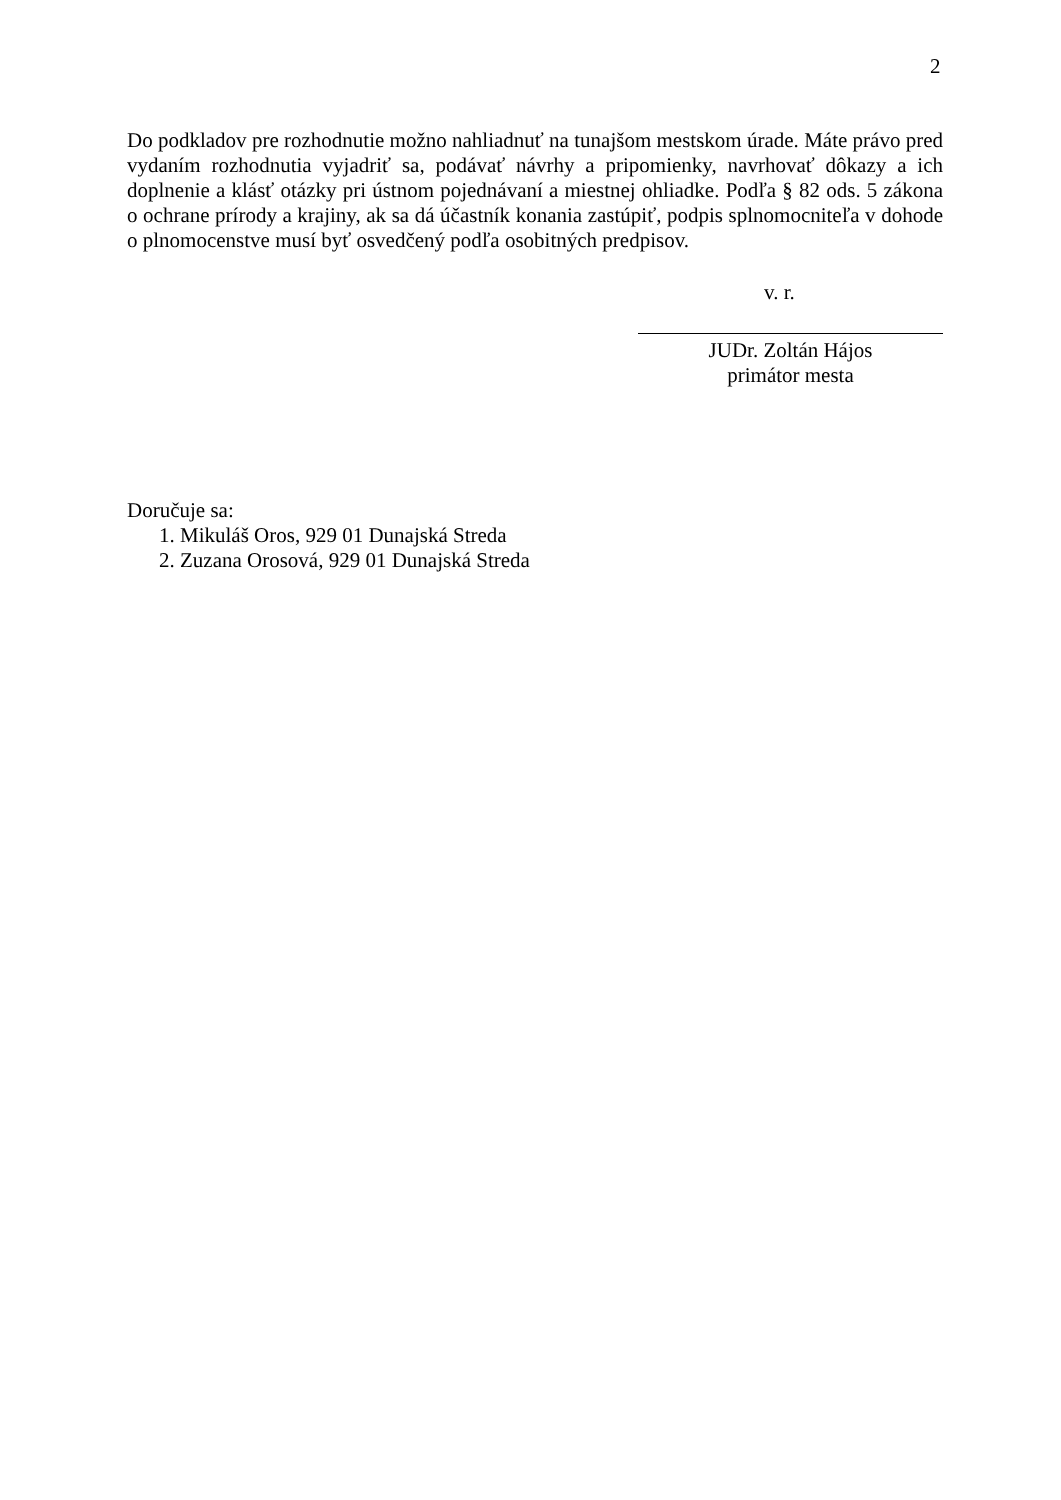2
Do podkladov pre rozhodnutie možno nahliadnuť na tunajšom mestskom úrade. Máte právo pred vydaním rozhodnutia vyjadriť sa, podávať návrhy a pripomienky, navrhovať dôkazy a ich doplnenie a klásť otázky pri ústnom pojednávaní a miestnej ohliadke. Podľa § 82 ods. 5 zákona o ochrane prírody a krajiny, ak sa dá účastník konania zastúpiť, podpis splnomocniteľa v dohode o plnomocenstve musí byť osvedčený podľa osobitných predpisov.
v. r.
JUDr. Zoltán Hájos
primátor mesta
Doručuje sa:
1. Mikuláš Oros, 929 01 Dunajská Streda
2. Zuzana Orosová, 929 01 Dunajská Streda